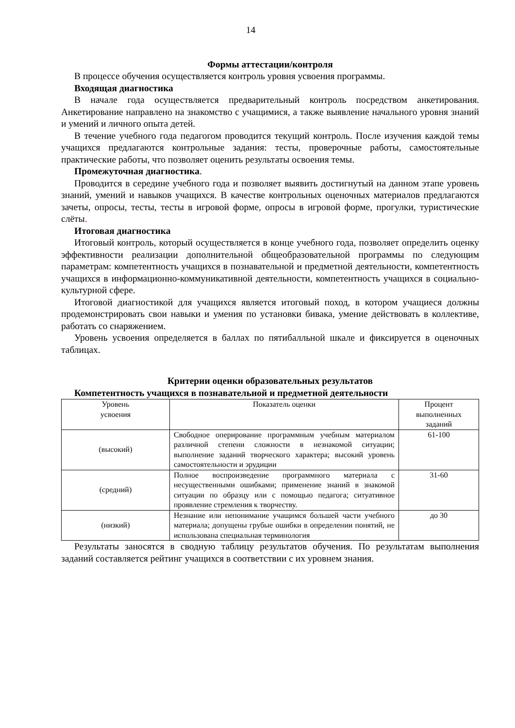14
Формы аттестации/контроля
В процессе обучения осуществляется контроль уровня усвоения программы.
Входящая диагностика
В начале года осуществляется предварительный контроль посредством анкетирования. Анкетирование направлено на знакомство с учащимися, а также выявление начального уровня знаний и умений и личного опыта детей.
В течение учебного года педагогом проводится текущий контроль. После изучения каждой темы учащихся предлагаются контрольные задания: тесты, проверочные работы, самостоятельные практические работы, что позволяет оценить результаты освоения темы.
Промежуточная диагностика.
Проводится в середине учебного года и позволяет выявить достигнутый на данном этапе уровень знаний, умений и навыков учащихся. В качестве контрольных оценочных материалов предлагаются зачеты, опросы, тесты, тесты в игровой форме, опросы в игровой форме, прогулки, туристические слёты.
Итоговая диагностика
Итоговый контроль, который осуществляется в конце учебного года, позволяет определить оценку эффективности реализации дополнительной общеобразовательной программы по следующим параметрам: компетентность учащихся в познавательной и предметной деятельности, компетентность учащихся в информационно-коммуникативной деятельности, компетентность учащихся в социально-культурной сфере.
Итоговой диагностикой для учащихся является итоговый поход, в котором учащиеся должны продемонстрировать свои навыки и умения по установки бивака, умение действовать в коллективе, работать со снаряжением.
Уровень усвоения определяется в баллах по пятибалльной шкале и фиксируется в оценочных таблицах.
Критерии оценки образовательных результатов
Компетентность учащихся в познавательной и предметной деятельности
| Уровень усвоения | Показатель оценки | Процент выполненных заданий |
| --- | --- | --- |
| (высокий) | Свободное оперирование программным учебным материалом различной степени сложности в незнакомой ситуации; выполнение заданий творческого характера; высокий уровень самостоятельности и эрудиции | 61-100 |
| (средний) | Полное воспроизведение программного материала с несущественными ошибками; применение знаний в знакомой ситуации по образцу или с помощью педагога; ситуативное проявление стремления к творчеству. | 31-60 |
| (низкий) | Незнание или непонимание учащимся большей части учебного материала; допущены грубые ошибки в определении понятий, не использована специальная терминология | до 30 |
Результаты заносятся в сводную таблицу результатов обучения. По результатам выполнения заданий составляется рейтинг учащихся в соответствии с их уровнем знания.